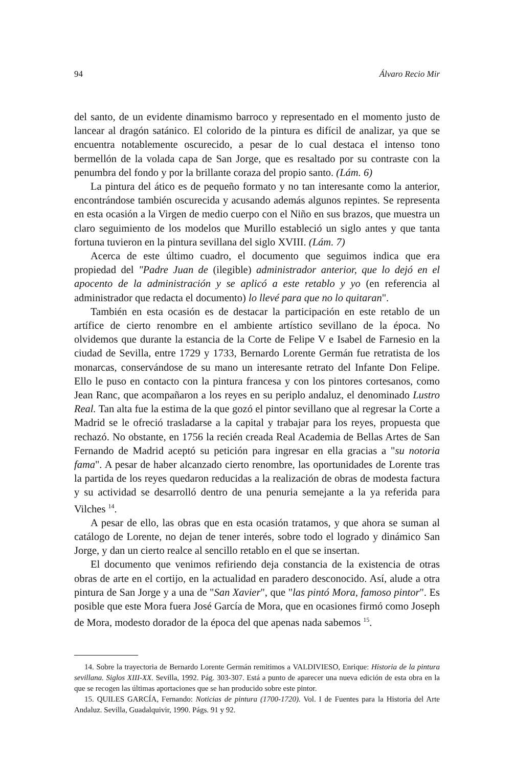94 Álvaro Recio Mir
del santo, de un evidente dinamismo barroco y representado en el momento justo de lancear al dragón satánico. El colorido de la pintura es difícil de analizar, ya que se encuentra notablemente oscurecido, a pesar de lo cual destaca el intenso tono bermellón de la volada capa de San Jorge, que es resaltado por su contraste con la penumbra del fondo y por la brillante coraza del propio santo. (Lám. 6)
La pintura del ático es de pequeño formato y no tan interesante como la anterior, encontrándose también oscurecida y acusando además algunos repintes. Se representa en esta ocasión a la Virgen de medio cuerpo con el Niño en sus brazos, que muestra un claro seguimiento de los modelos que Murillo estableció un siglo antes y que tanta fortuna tuvieron en la pintura sevillana del siglo XVIII. (Lám. 7)
Acerca de este último cuadro, el documento que seguimos indica que era propiedad del "Padre Juan de (ilegible) administrador anterior, que lo dejó en el apocento de la administración y se aplicó a este retablo y yo (en referencia al administrador que redacta el documento) lo llevé para que no lo quitaran".
También en esta ocasión es de destacar la participación en este retablo de un artífice de cierto renombre en el ambiente artístico sevillano de la época. No olvidemos que durante la estancia de la Corte de Felipe V e Isabel de Farnesio en la ciudad de Sevilla, entre 1729 y 1733, Bernardo Lorente Germán fue retratista de los monarcas, conservándose de su mano un interesante retrato del Infante Don Felipe. Ello le puso en contacto con la pintura francesa y con los pintores cortesanos, como Jean Ranc, que acompañaron a los reyes en su periplo andaluz, el denominado Lustro Real. Tan alta fue la estima de la que gozó el pintor sevillano que al regresar la Corte a Madrid se le ofreció trasladarse a la capital y trabajar para los reyes, propuesta que rechazó. No obstante, en 1756 la recién creada Real Academia de Bellas Artes de San Fernando de Madrid aceptó su petición para ingresar en ella gracias a "su notoria fama". A pesar de haber alcanzado cierto renombre, las oportunidades de Lorente tras la partida de los reyes quedaron reducidas a la realización de obras de modesta factura y su actividad se desarrolló dentro de una penuria semejante a la ya referida para Vilches <sup>14</sup>.
A pesar de ello, las obras que en esta ocasión tratamos, y que ahora se suman al catálogo de Lorente, no dejan de tener interés, sobre todo el logrado y dinámico San Jorge, y dan un cierto realce al sencillo retablo en el que se insertan.
El documento que venimos refiriendo deja constancia de la existencia de otras obras de arte en el cortijo, en la actualidad en paradero desconocido. Así, alude a otra pintura de San Jorge y a una de "San Xavier", que "las pintó Mora, famoso pintor". Es posible que este Mora fuera José García de Mora, que en ocasiones firmó como Joseph de Mora, modesto dorador de la época del que apenas nada sabemos <sup>15</sup>.
14. Sobre la trayectoria de Bernardo Lorente Germán remitimos a VALDIVIESO, Enrique: Historia de la pintura sevillana. Siglos XIII-XX. Sevilla, 1992. Pág. 303-307. Está a punto de aparecer una nueva edición de esta obra en la que se recogen las últimas aportaciones que se han producido sobre este pintor.
15. QUILES GARCÍA, Fernando: Noticias de pintura (1700-1720). Vol. I de Fuentes para la Historia del Arte Andaluz. Sevilla, Guadalquivir, 1990. Págs. 91 y 92.